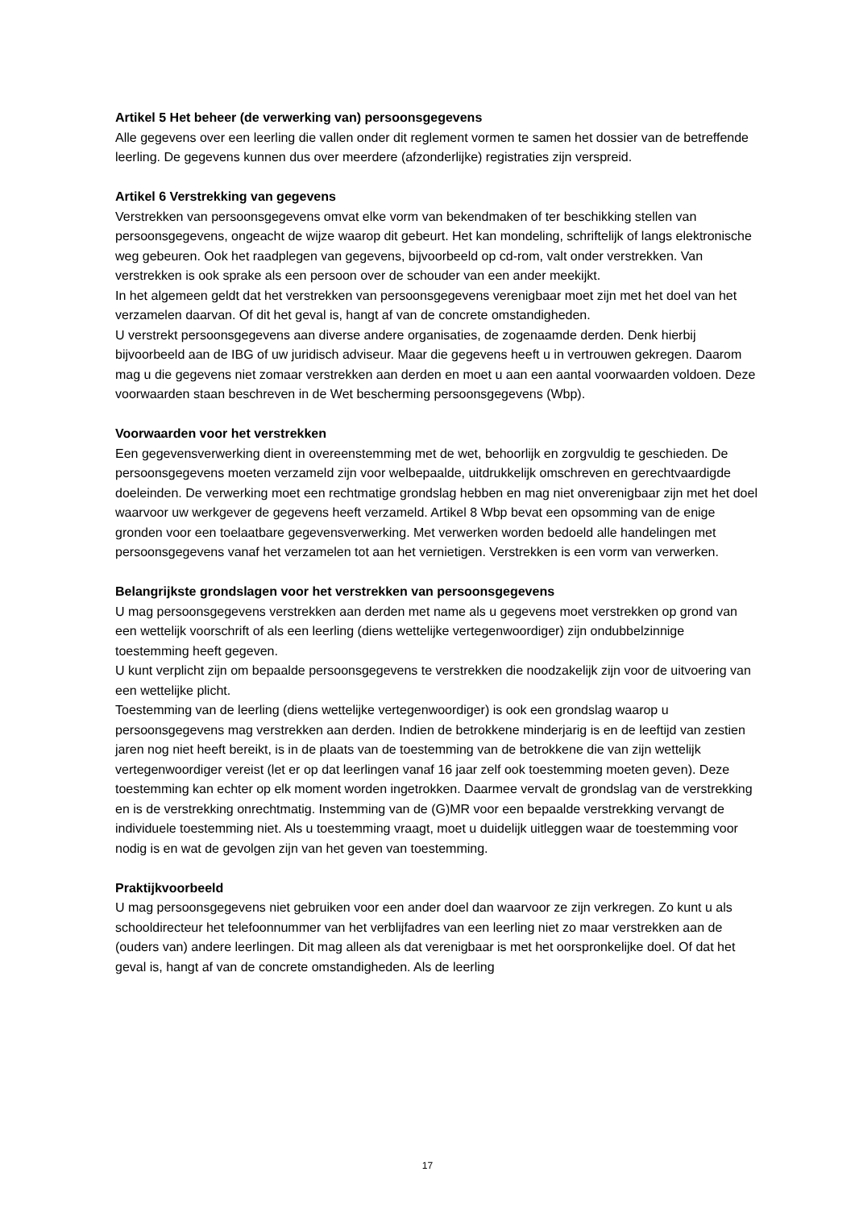Artikel 5 Het beheer (de verwerking van) persoonsgegevens
Alle gegevens over een leerling die vallen onder dit reglement vormen te samen het dossier van de betreffende leerling. De gegevens kunnen dus over meerdere (afzonderlijke) registraties zijn verspreid.
Artikel 6 Verstrekking van gegevens
Verstrekken van persoonsgegevens omvat elke vorm van bekendmaken of ter beschikking stellen van persoonsgegevens, ongeacht de wijze waarop dit gebeurt. Het kan mondeling, schriftelijk of langs elektronische weg gebeuren. Ook het raadplegen van gegevens, bijvoorbeeld op cd-rom, valt onder verstrekken. Van verstrekken is ook sprake als een persoon over de schouder van een ander meekijkt.
In het algemeen geldt dat het verstrekken van persoonsgegevens verenigbaar moet zijn met het doel van het verzamelen daarvan. Of dit het geval is, hangt af van de concrete omstandigheden.
U verstrekt persoonsgegevens aan diverse andere organisaties, de zogenaamde derden. Denk hierbij bijvoorbeeld aan de IBG of uw juridisch adviseur. Maar die gegevens heeft u in vertrouwen gekregen. Daarom mag u die gegevens niet zomaar verstrekken aan derden en moet u aan een aantal voorwaarden voldoen. Deze voorwaarden staan beschreven in de Wet bescherming persoonsgegevens (Wbp).
Voorwaarden voor het verstrekken
Een gegevensverwerking dient in overeenstemming met de wet, behoorlijk en zorgvuldig te geschieden. De persoonsgegevens moeten verzameld zijn voor welbepaalde, uitdrukkelijk omschreven en gerechtvaardigde doeleinden. De verwerking moet een rechtmatige grondslag hebben en mag niet onverenigbaar zijn met het doel waarvoor uw werkgever de gegevens heeft verzameld. Artikel 8 Wbp bevat een opsomming van de enige gronden voor een toelaatbare gegevensverwerking. Met verwerken worden bedoeld alle handelingen met persoonsgegevens vanaf het verzamelen tot aan het vernietigen. Verstrekken is een vorm van verwerken.
Belangrijkste grondslagen voor het verstrekken van persoonsgegevens
U mag persoonsgegevens verstrekken aan derden met name als u gegevens moet verstrekken op grond van een wettelijk voorschrift of als een leerling (diens wettelijke vertegenwoordiger) zijn ondubbelzinnige toestemming heeft gegeven.
U kunt verplicht zijn om bepaalde persoonsgegevens te verstrekken die noodzakelijk zijn voor de uitvoering van een wettelijke plicht.
Toestemming van de leerling (diens wettelijke vertegenwoordiger) is ook een grondslag waarop u persoonsgegevens mag verstrekken aan derden. Indien de betrokkene minderjarig is en de leeftijd van zestien jaren nog niet heeft bereikt, is in de plaats van de toestemming van de betrokkene die van zijn wettelijk vertegenwoordiger vereist (let er op dat leerlingen vanaf 16 jaar zelf ook toestemming moeten geven). Deze toestemming kan echter op elk moment worden ingetrokken. Daarmee vervalt de grondslag van de verstrekking en is de verstrekking onrechtmatig. Instemming van de (G)MR voor een bepaalde verstrekking vervangt de individuele toestemming niet. Als u toestemming vraagt, moet u duidelijk uitleggen waar de toestemming voor nodig is en wat de gevolgen zijn van het geven van toestemming.
Praktijkvoorbeeld
U mag persoonsgegevens niet gebruiken voor een ander doel dan waarvoor ze zijn verkregen. Zo kunt u als schooldirecteur het telefoonnummer van het verblijfadres van een leerling niet zo maar verstrekken aan de (ouders van) andere leerlingen. Dit mag alleen als dat verenigbaar is met het oorspronkelijke doel. Of dat het geval is, hangt af van de concrete omstandigheden. Als de leerling
17